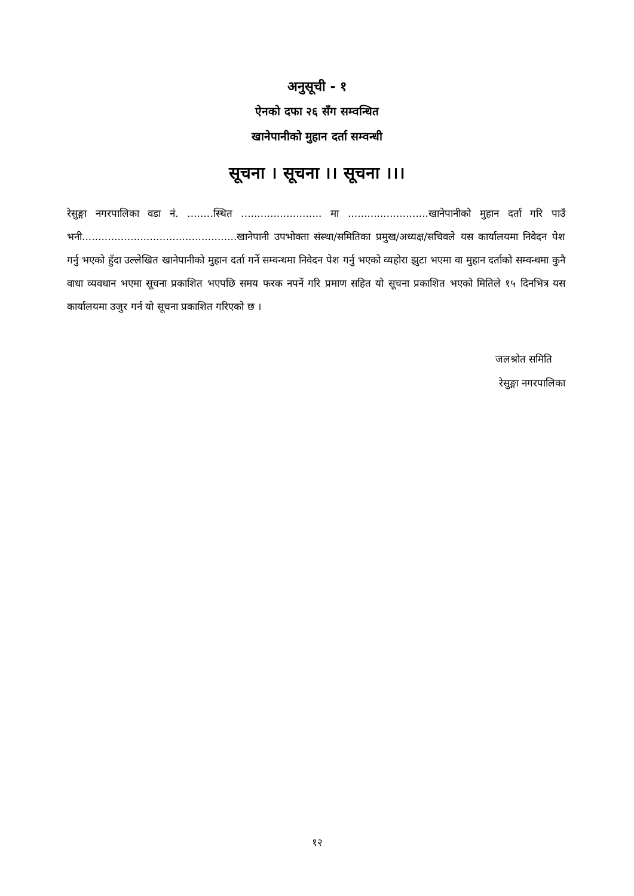अनुसूची - १
ऐनको दफा २६ सँग सम्वन्धित
खानेपानीको मुहान दर्ता सम्वन्धी
सूचना । सूचना ।। सूचना ।।।
रेसुङ्गा नगरपालिका वडा नं. ........स्थित ......................... मा .........................खानेपानीको मुहान दर्ता गरि पाउँ भनी................................................खानेपानी उपभोक्ता संस्था/समितिका प्रमुख/अध्यक्ष/सचिवले यस कार्यालयमा निवेदन पेश गर्नु भएको हुँदा उल्लेखित खानेपानीको मुहान दर्ता गर्ने सम्वन्धमा निवेदन पेश गर्नु भएको व्यहोरा झुटा भएमा वा मुहान दर्ताको सम्वन्धमा कुनै वाधा व्यवधान भएमा सूचना प्रकाशित भएपछि समय फरक नपर्ने गरि प्रमाण सहित यो सूचना प्रकाशित भएको मितिले १५ दिनभित्र यस कार्यालयमा उजुर गर्न यो सूचना प्रकाशित गरिएको छ ।
जलश्रोत समिति
रेसुङ्गा नगरपालिका
१२